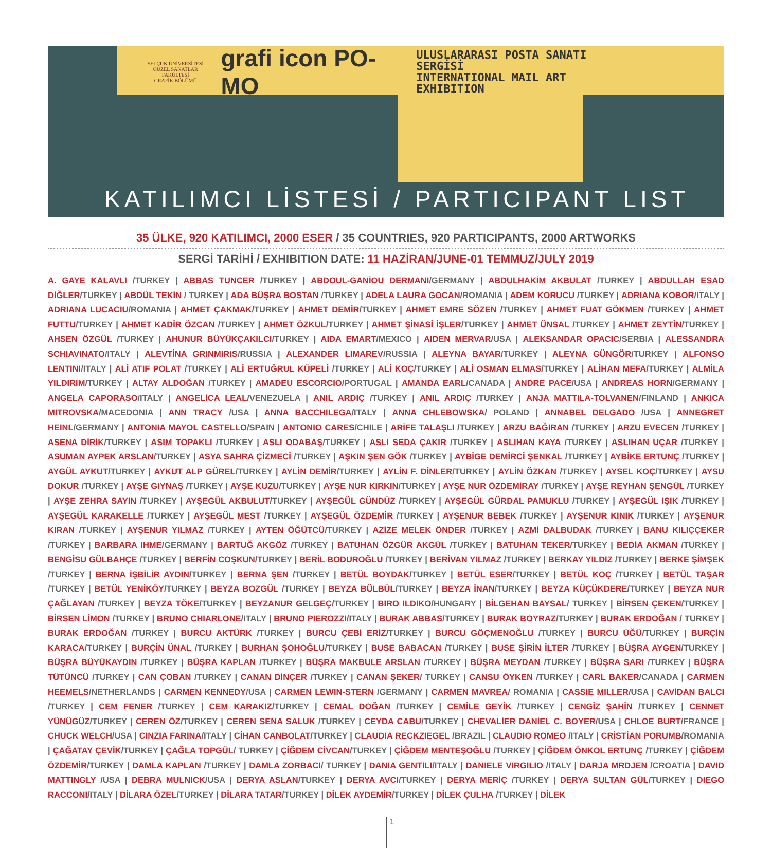SELÇUK ÜNİVERSİTESİ
GÜZEL SANATLAR FAKÜLTESİ
GRAFİK BÖLÜMÜ
grafi icon PO-MO
ULUSLARARASI POSTA SANATI SERGİSİ
INTERNATIONAL MAIL ART EXHIBITION
KATILIMCI LİSTESİ / PARTICIPANT LIST
35 ÜLKE, 920 KATILIMCI, 2000 ESER / 35 COUNTRIES, 920 PARTICIPANTS, 2000 ARTWORKS
SERGİ TARİHİ / EXHIBITION DATE: 11 HAZİRAN/JUNE-01 TEMMUZ/JULY 2019
A. GAYE KALAVLI /TURKEY | ABBAS TUNCER /TURKEY | ABDOUL-GANİOU DERMANI/GERMANY | ABDULHAKİM AKBULAT /TURKEY | ABDULLAH ESAD DİĞLER/TURKEY | ABDÜL TEKİN / TURKEY | ADA BÜŞRA BOSTAN /TURKEY | ADELA LAURA GOCAN/ROMANIA | ADEM KORUCU /TURKEY | ADRIANA KOBOR/ITALY | ADRIANA LUCACIU/ROMANIA | AHMET ÇAKMAK/TURKEY | AHMET DEMİR/TURKEY | AHMET EMRE SÖZEN /TURKEY | AHMET FUAT GÖKMEN /TURKEY | AHMET FUTTU/TURKEY | AHMET KADİR ÖZCAN /TURKEY | AHMET ÖZKUL/TURKEY | AHMET ŞİNASİ İŞLER/TURKEY | AHMET ÜNSAL /TURKEY | AHMET ZEYTİN/TURKEY | AHSEN ÖZGÜL /TURKEY | AHUNUR BÜYÜKÇAKILCI/TURKEY | AIDA EMART/MEXICO | AIDEN MERVAR/USA | ALEKSANDAR OPACIC/SERBIA | ALESSANDRA SCHIAVINATO/ITALY | ALEVTİNA GRINMIRIS/RUSSIA | ALEXANDER LIMAREV/RUSSIA | ALEYNA BAYAR/TURKEY | ALEYNA GÜNGÖR/TURKEY | ALFONSO LENTINI/ITALY | ALİ ATIF POLAT /TURKEY | ALİ ERTUĞRUL KÜPELİ /TURKEY | ALİ KOÇ/TURKEY | ALİ OSMAN ELMAS/TURKEY | ALİHAN MEFA/TURKEY | ALMİLA YILDIRIM/TURKEY | ALTAY ALDOĞAN /TURKEY | AMADEU ESCORCIO/PORTUGAL | AMANDA EARL/CANADA | ANDRE PACE/USA | ANDREAS HORN/GERMANY | ANGELA CAPORASO/ITALY | ANGELİCA LEAL/VENEZUELA | ANIL ARDIÇ /TURKEY | ANIL ARDIÇ /TURKEY | ANJA MATTILA-TOLVANEN/FINLAND | ANKICA MITROVSKA/MACEDONIA | ANN TRACY /USA | ANNA BACCHILEGA/ITALY | ANNA CHLEBOWSKA/ POLAND | ANNABEL DELGADO /USA | ANNEGRET HEINL/GERMANY | ANTONIA MAYOL CASTELLO/SPAIN | ANTONIO CARES/CHILE | ARİFE TALAŞLI /TURKEY | ARZU BAĞIRAN /TURKEY | ARZU EVECEN /TURKEY | ASENA DİRİK/TURKEY | ASIM TOPAKLI /TURKEY | ASLI ODABAŞ/TURKEY | ASLI SEDA ÇAKIR /TURKEY | ASLIHAN KAYA /TURKEY | ASLIHAN UÇAR /TURKEY | ASUMAN AYPEK ARSLAN/TURKEY | ASYA SAHRA ÇİZMECİ /TURKEY | AŞKIN ŞEN GÖK /TURKEY | AYBİGE DEMİRCİ ŞENKAL /TURKEY | AYBİKE ERTUNÇ /TURKEY | AYGÜL AYKUT/TURKEY | AYKUT ALP GÜREL/TURKEY | AYLİN DEMİR/TURKEY | AYLİN F. DİNLER/TURKEY | AYLİN ÖZKAN /TURKEY | AYSEL KOÇ/TURKEY | AYSU DOKUR /TURKEY | AYŞE GIYNAŞ /TURKEY | AYŞE KUZU/TURKEY | AYŞE NUR KIRKIN/TURKEY | AYŞE NUR ÖZDEMİRAY /TURKEY | AYŞE REYHAN ŞENGÜL /TURKEY | AYŞE ZEHRA SAYIN /TURKEY | AYŞEGÜL AKBULUT/TURKEY | AYŞEGÜL GÜNDÜZ /TURKEY | AYŞEGÜL GÜRDAL PAMUKLU /TURKEY | AYŞEGÜL IŞIK /TURKEY | AYŞEGÜL KARAKELLE /TURKEY | AYŞEGÜL MEST /TURKEY | AYŞEGÜL ÖZDEMİR /TURKEY | AYŞENUR BEBEK /TURKEY | AYŞENUR KINIK /TURKEY | AYŞENUR KIRAN /TURKEY | AYŞENUR YILMAZ /TURKEY | AYTEN ÖĞÜTCÜ/TURKEY | AZİZE MELEK ÖNDER /TURKEY | AZMİ DALBUDAK /TURKEY | BANU KILIÇÇEKER /TURKEY | BARBARA IHME/GERMANY | BARTUĞ AKGÖZ /TURKEY | BATUHAN ÖZGÜR AKGÜL /TURKEY | BATUHAN TEKER/TURKEY | BEDİA AKMAN /TURKEY | BENGİSU GÜLBAHÇE /TURKEY | BERFİN COŞKUN/TURKEY | BERİL BODUROĞLU /TURKEY | BERİVAN YILMAZ /TURKEY | BERKAY YILDIZ /TURKEY | BERKE ŞİMŞEK /TURKEY | BERNA İŞBİLİR AYDIN/TURKEY | BERNA ŞEN /TURKEY | BETÜL BOYDAK/TURKEY | BETÜL ESER/TURKEY | BETÜL KOÇ /TURKEY | BETÜL TAŞAR /TURKEY | BETÜL YENİKÖY/TURKEY | BEYZA BOZGÜL /TURKEY | BEYZA BÜLBÜL/TURKEY | BEYZA İNAN/TURKEY | BEYZA KÜÇÜKDERE/TURKEY | BEYZA NUR ÇAĞLAYAN /TURKEY | BEYZA TÖKE/TURKEY | BEYZANUR GELGEÇ/TURKEY | BIRO ILDIKO/HUNGARY | BİLGEHAN BAYSAL/ TURKEY | BİRSEN ÇEKEN/TURKEY | BİRSEN LİMON /TURKEY | BRUNO CHIARLONE/ITALY | BRUNO PIEROZZI/ITALY | BURAK ABBAS/TURKEY | BURAK BOYRAZ/TURKEY | BURAK ERDOĞAN / TURKEY | BURAK ERDOĞAN /TURKEY | BURCU AKTÜRK /TURKEY | BURCU ÇEBİ ERİZ/TURKEY | BURCU GÖÇMENOĞLU /TURKEY | BURCU ÜĞÜ/TURKEY | BURÇİN KARACA/TURKEY | BURÇİN ÜNAL /TURKEY | BURHAN ŞOHOĞLU/TURKEY | BUSE BABACAN /TURKEY | BUSE ŞİRİN İLTER /TURKEY | BÜŞRA AYGEN/TURKEY | BÜŞRA BÜYÜKAYDIN /TURKEY | BÜŞRA KAPLAN /TURKEY | BÜŞRA MAKBULE ARSLAN /TURKEY | BÜŞRA MEYDAN /TURKEY | BÜŞRA SARI /TURKEY | BÜŞRA TÜTÜNCÜ /TURKEY | CAN ÇOBAN /TURKEY | CANAN DİNÇER /TURKEY | CANAN ŞEKER/ TURKEY | CANSU ÖYKEN /TURKEY | CARL BAKER/CANADA | CARMEN HEEMELS/NETHERLANDS | CARMEN KENNEDY/USA | CARMEN LEWIN-STERN /GERMANY | CARMEN MAVREA/ ROMANIA | CASSIE MILLER/USA | CAVİDAN BALCI /TURKEY | CEM FENER /TURKEY | CEM KARAKIZ/TURKEY | CEMAL DOĞAN /TURKEY | CEMİLE GEYİK /TURKEY | CENGİZ ŞAHİN /TURKEY | CENNET YÜNÜGÜZ/TURKEY | CEREN ÖZ/TURKEY | CEREN SENA SALUK /TURKEY | CEYDA CABU/TURKEY | CHEVALİER DANİEL C. BOYER/USA | CHLOE BURT/FRANCE | CHUCK WELCH/USA | CINZIA FARINA/ITALY | CİHAN CANBOLAT/TURKEY | CLAUDIA RECKZIEGEL /BRAZIL | CLAUDIO ROMEO /ITALY | CRİSTİAN PORUMB/ROMANIA | ÇAĞATAY ÇEVİK/TURKEY | ÇAĞLA TOPGÜL/ TURKEY | ÇİĞDEM CİVCAN/TURKEY | ÇİĞDEM MENTEŞOĞLU /TURKEY | ÇİĞDEM ÖNKOL ERTUNÇ /TURKEY | ÇİĞDEM ÖZDEMİR/TURKEY | DAMLA KAPLAN /TURKEY | DAMLA ZORBACI/ TURKEY | DANIA GENTILI/ITALY | DANIELE VIRGILIO /ITALY | DARJA MRDJEN /CROATIA | DAVID MATTINGLY /USA | DEBRA MULNICK/USA | DERYA ASLAN/TURKEY | DERYA AVCI/TURKEY | DERYA MERİÇ /TURKEY | DERYA SULTAN GÜL/TURKEY | DIEGO RACCONI/ITALY | DİLARA ÖZEL/TURKEY | DİLARA TATAR/TURKEY | DİLEK AYDEMİR/TURKEY | DİLEK ÇULHA /TURKEY | DİLEK
1